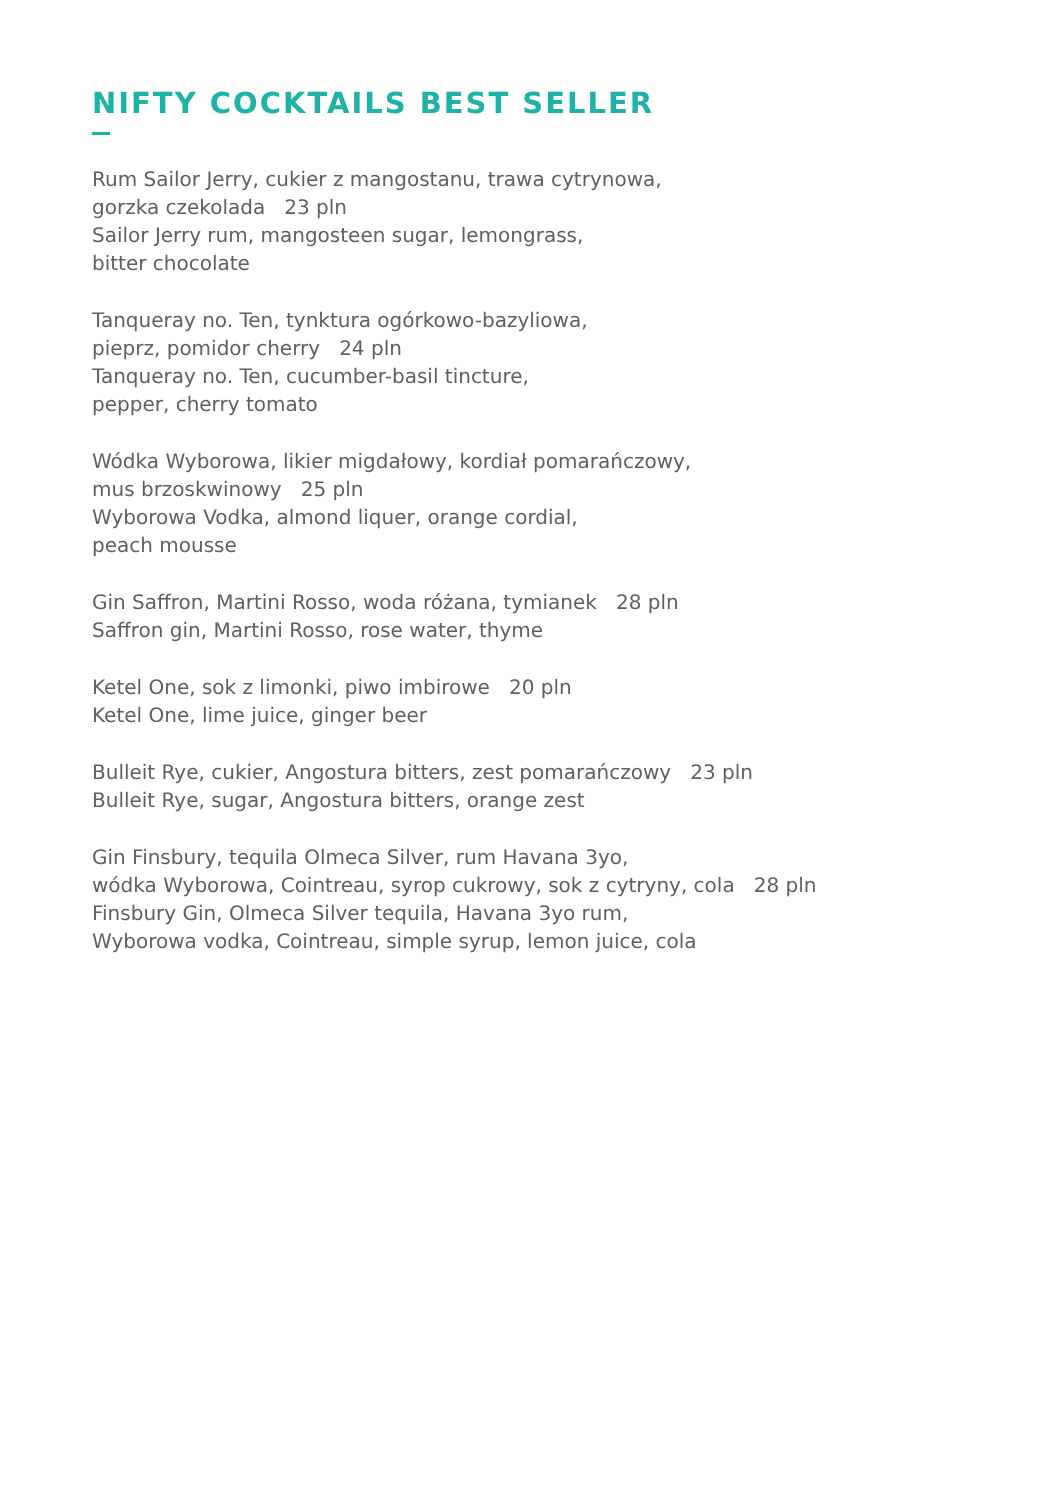NIFTY COCKTAILS BEST SELLER
Rum Sailor Jerry, cukier z mangostanu, trawa cytrynowa,
gorzka czekolada 23 pln
Sailor Jerry rum, mangosteen sugar, lemongrass,
bitter chocolate
Tanqueray no. Ten, tynktura ogórkowo-bazyliowa,
pieprz, pomidor cherry 24 pln
Tanqueray no. Ten, cucumber-basil tincture,
pepper, cherry tomato
Wódka Wyborowa, likier migdałowy, kordiał pomarańczowy,
mus brzoskwinowy 25 pln
Wyborowa Vodka, almond liquer, orange cordial,
peach mousse
Gin Saffron, Martini Rosso, woda różana, tymianek 28 pln
Saffron gin, Martini Rosso, rose water, thyme
Ketel One, sok z limonki, piwo imbirowe 20 pln
Ketel One, lime juice, ginger beer
Bulleit Rye, cukier, Angostura bitters, zest pomarańczowy 23 pln
Bulleit Rye, sugar, Angostura bitters, orange zest
Gin Finsbury, tequila Olmeca Silver, rum Havana 3yo,
wódka Wyborowa, Cointreau, syrop cukrowy, sok z cytryny, cola 28 pln
Finsbury Gin, Olmeca Silver tequila, Havana 3yo rum,
Wyborowa vodka, Cointreau, simple syrup, lemon juice, cola